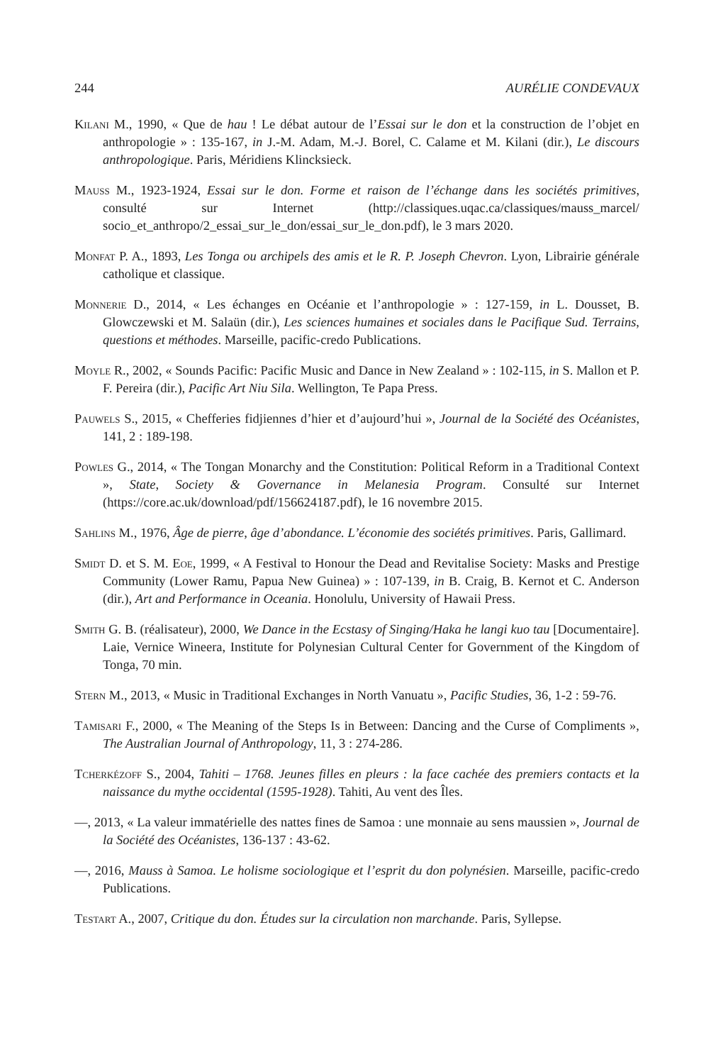244 AURÉLIE CONDEVAUX
Kilani M., 1990, « Que de hau ! Le débat autour de l’Essai sur le don et la construction de l’objet en anthropologie » : 135-167, in J.-M. Adam, M.-J. Borel, C. Calame et M. Kilani (dir.), Le discours anthropologique. Paris, Méridiens Klincksieck.
Mauss M., 1923-1924, Essai sur le don. Forme et raison de l’échange dans les sociétés primitives, consulté sur Internet (http://classiques.uqac.ca/classiques/mauss_marcel/ socio_et_anthropo/2_essai_sur_le_don/essai_sur_le_don.pdf), le 3 mars 2020.
Monfat P. A., 1893, Les Tonga ou archipels des amis et le R. P. Joseph Chevron. Lyon, Librairie générale catholique et classique.
Monnerie D., 2014, « Les échanges en Océanie et l’anthropologie » : 127-159, in L. Dousset, B. Glowczewski et M. Salaün (dir.), Les sciences humaines et sociales dans le Pacifique Sud. Terrains, questions et méthodes. Marseille, pacific-credo Publications.
Moyle R., 2002, « Sounds Pacific: Pacific Music and Dance in New Zealand » : 102-115, in S. Mallon et P. F. Pereira (dir.), Pacific Art Niu Sila. Wellington, Te Papa Press.
Pauwels S., 2015, « Chefferies fidjiennes d’hier et d’aujourd’hui », Journal de la Société des Océanistes, 141, 2 : 189-198.
Powles G., 2014, « The Tongan Monarchy and the Constitution: Political Reform in a Traditional Context », State, Society & Governance in Melanesia Program. Consulté sur Internet (https://core.ac.uk/download/pdf/156624187.pdf), le 16 novembre 2015.
Sahlins M., 1976, Âge de pierre, âge d’abondance. L’économie des sociétés primitives. Paris, Gallimard.
Smidt D. et S. M. Eoe, 1999, « A Festival to Honour the Dead and Revitalise Society: Masks and Prestige Community (Lower Ramu, Papua New Guinea) » : 107-139, in B. Craig, B. Kernot et C. Anderson (dir.), Art and Performance in Oceania. Honolulu, University of Hawaii Press.
Smith G. B. (réalisateur), 2000, We Dance in the Ecstasy of Singing/Haka he langi kuo tau [Documentaire]. Laie, Vernice Wineera, Institute for Polynesian Cultural Center for Government of the Kingdom of Tonga, 70 min.
Stern M., 2013, « Music in Traditional Exchanges in North Vanuatu », Pacific Studies, 36, 1-2 : 59-76.
Tamisari F., 2000, « The Meaning of the Steps Is in Between: Dancing and the Curse of Compliments », The Australian Journal of Anthropology, 11, 3 : 274-286.
Tcherkézoff S., 2004, Tahiti – 1768. Jeunes filles en pleurs : la face cachée des premiers contacts et la naissance du mythe occidental (1595-1928). Tahiti, Au vent des Îles.
—, 2013, « La valeur immatérielle des nattes fines de Samoa : une monnaie au sens maussien », Journal de la Société des Océanistes, 136-137 : 43-62.
—, 2016, Mauss à Samoa. Le holisme sociologique et l’esprit du don polynésien. Marseille, pacific-credo Publications.
Testart A., 2007, Critique du don. Études sur la circulation non marchande. Paris, Syllepse.